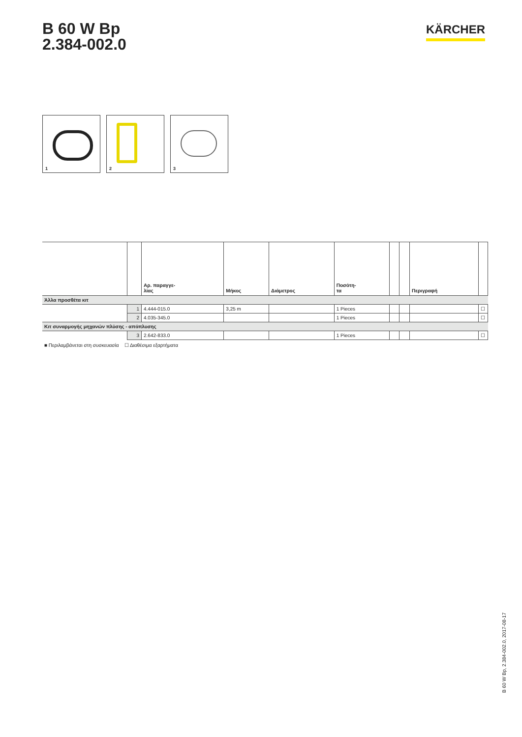B 60 W Bp
2.384-002.0
KÄRCHER
1
2
3
| | | Αρ. παραγγε- λίας | Μήκος | Διάμετρος | Ποσότη- τα | | | Περιγραφή | |
| --- | --- | --- | --- | --- | --- | --- | --- | --- | --- |
| Άλλα προσθέτα κιτ | | | | | | | | | |
| | 1 | 4.444-015.0 | 3,25 m | | 1 Pieces | | | | ☐ |
| | 2 | 4.035-345.0 | | | 1 Pieces | | | | ☐ |
| Κιτ συναρμογής μηχανών πλύσης - απόπλυσης | | | | | | | | | |
| | 3 | 2.642-833.0 | | | 1 Pieces | | | | ☐ |
■ Περιλαμβάνεται στη συσκευασία ☐ Διαθέσιμα εξαρτήματα
B 60 W Bp, 2.384-002.0, 2017-08-17